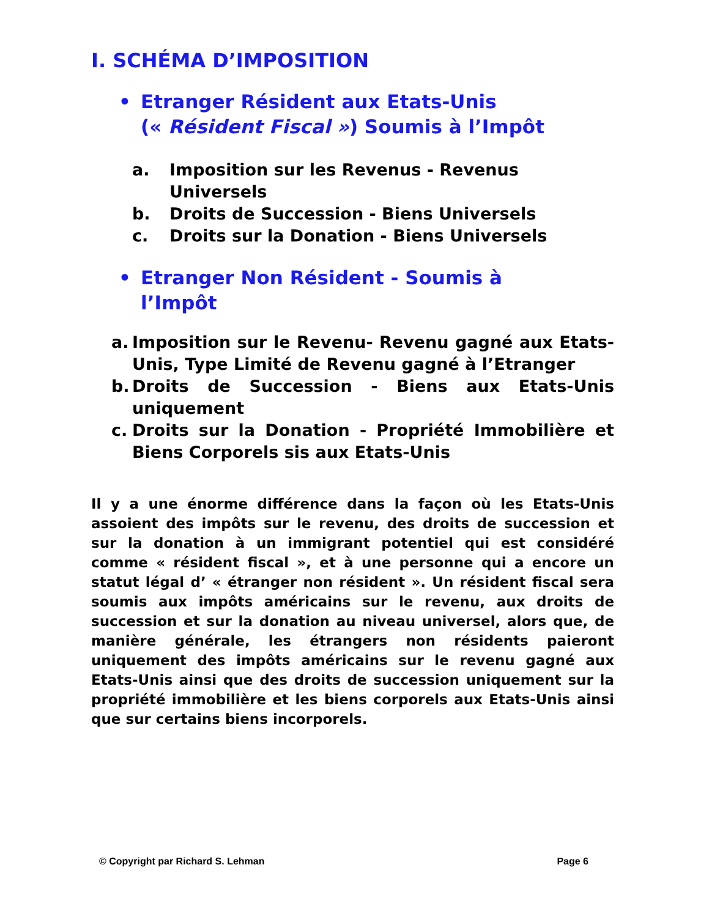I. SCHÉMA D’IMPOSITION
• Etranger Résident aux Etats-Unis
(« Résident Fiscal ») Soumis à l’Impôt
a. Imposition sur les Revenus - Revenus Universels
b. Droits de Succession - Biens Universels
c. Droits sur la Donation - Biens Universels
• Etranger Non Résident - Soumis à
l’Impôt
a. Imposition sur le Revenu- Revenu gagné aux Etats-Unis, Type Limité de Revenu gagné à l’Etranger
b. Droits de Succession - Biens aux Etats-Unis uniquement
c. Droits sur la Donation - Propriété Immobilière et Biens Corporels sis aux Etats-Unis
Il y a une énorme différence dans la façon où les Etats-Unis assoient des impôts sur le revenu, des droits de succession et sur la donation à un immigrant potentiel qui est considéré comme « résident fiscal », et à une personne qui a encore un statut légal d’ « étranger non résident ». Un résident fiscal sera soumis aux impôts américains sur le revenu, aux droits de succession et sur la donation au niveau universel, alors que, de manière générale, les étrangers non résidents paieront uniquement des impôts américains sur le revenu gagné aux Etats-Unis ainsi que des droits de succession uniquement sur la propriété immobilière et les biens corporels aux Etats-Unis ainsi que sur certains biens incorporels.
© Copyright par Richard S. Lehman Page 6